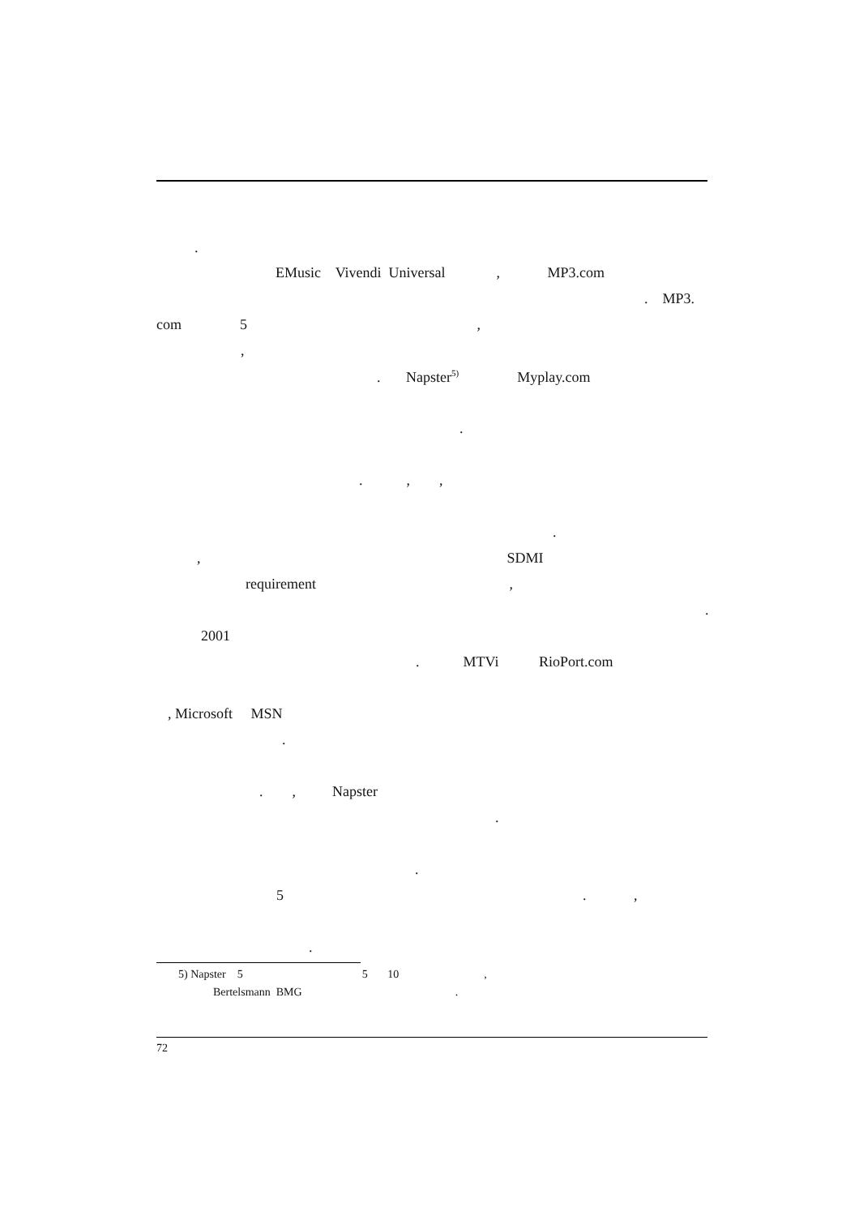.
EMusic Vivendi Universal , MP3.com
. MP3.
com 5 ,
,
. Napster<sup>5)</sup> Myplay.com
.
. , ,
.
, SDMI
requirement ,
.
2001
. MTVi RioPort.com
, Microsoft MSN
.
. , Napster
.
.
5 . ,
.
5) Napster 5 5 10 ,
Bertelsmann BMG .
72